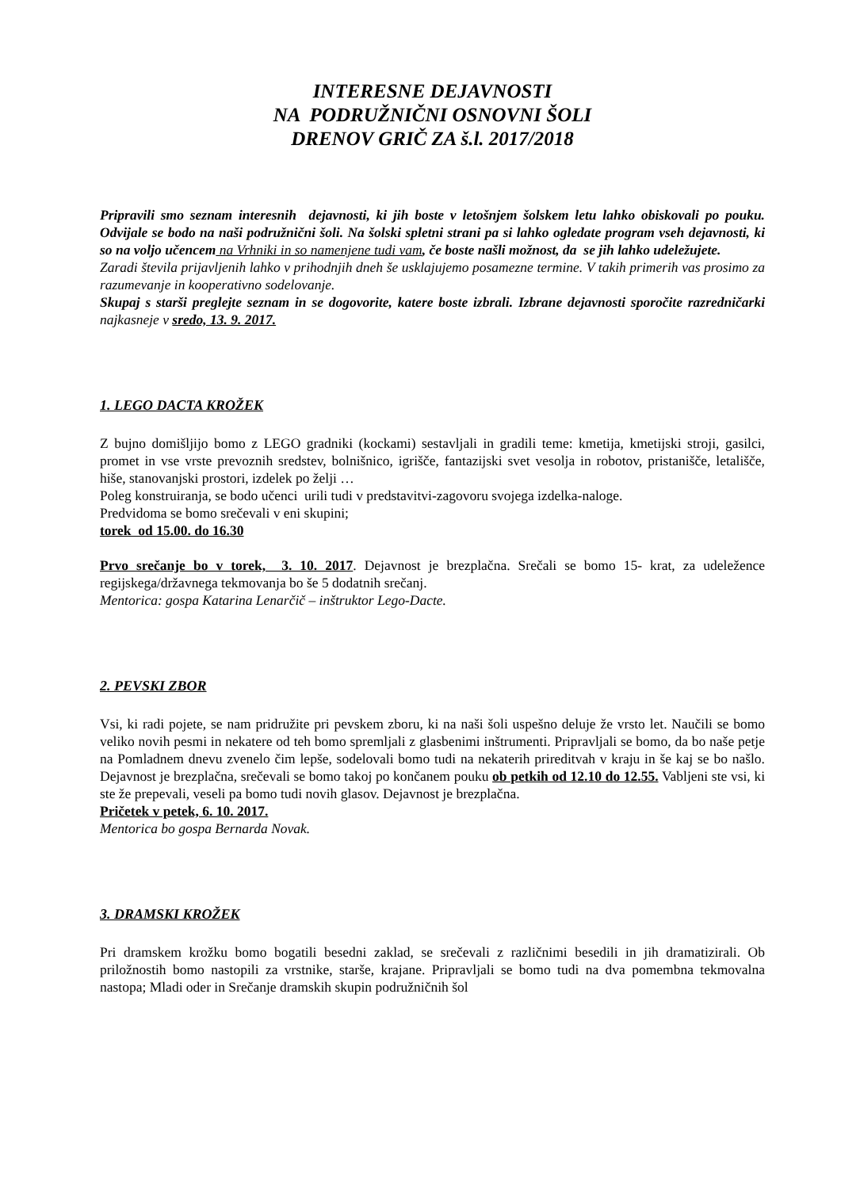INTERESNE DEJAVNOSTI
NA PODRUŽNIČNI OSNOVNI ŠOLI
DRENOV GRIČ ZA š.l. 2017/2018
Pripravili smo seznam interesnih dejavnosti, ki jih boste v letošnjem šolskem letu lahko obiskovali po pouku. Odvijale se bodo na naši podružnični šoli. Na šolski spletni strani pa si lahko ogledate program vseh dejavnosti, ki so na voljo učencem na Vrhniki in so namenjene tudi vam, če boste našli možnost, da se jih lahko udeležujete.
Zaradi števila prijavljenih lahko v prihodnjih dneh še usklajujemo posamezne termine. V takih primerih vas prosimo za razumevanje in kooperativno sodelovanje.
Skupaj s starši preglejte seznam in se dogovorite, katere boste izbrali. Izbrane dejavnosti sporočite razredničarki najkasneje v sredo, 13. 9. 2017.
1. LEGO DACTA KROŽEK
Z bujno domišljijo bomo z LEGO gradniki (kockami) sestavljali in gradili teme: kmetija, kmetijski stroji, gasilci, promet in vse vrste prevoznih sredstev, bolnišnico, igrišče, fantazijski svet vesolja in robotov, pristanišče, letališče, hiše, stanovanjski prostori, izdelek po želji …
Poleg konstruiranja, se bodo učenci urili tudi v predstavitvi-zagovoru svojega izdelka-naloge.
Predvidoma se bomo srečevali v eni skupini;
torek od 15.00. do 16.30
Prvo srečanje bo v torek, 3. 10. 2017. Dejavnost je brezplačna. Srečali se bomo 15- krat, za udeležence regijskega/državnega tekmovanja bo še 5 dodatnih srečanj.
Mentorica: gospa Katarina Lenarčič – inštruktor Lego-Dacte.
2. PEVSKI ZBOR
Vsi, ki radi pojete, se nam pridružite pri pevskem zboru, ki na naši šoli uspešno deluje že vrsto let. Naučili se bomo veliko novih pesmi in nekatere od teh bomo spremljali z glasbenimi inštrumenti. Pripravljali se bomo, da bo naše petje na Pomladnem dnevu zvenelo čim lepše, sodelovali bomo tudi na nekaterih prireditvah v kraju in še kaj se bo našlo. Dejavnost je brezplačna, srečevali se bomo takoj po končanem pouku ob petkih od 12.10 do 12.55. Vabljeni ste vsi, ki ste že prepevali, veseli pa bomo tudi novih glasov. Dejavnost je brezplačna.
Pričetek v petek, 6. 10. 2017.
Mentorica bo gospa Bernarda Novak.
3. DRAMSKI KROŽEK
Pri dramskem krožku bomo bogatili besedni zaklad, se srečevali z različnimi besedili in jih dramatizirali. Ob priložnostih bomo nastopili za vrstnike, starše, krajane. Pripravljali se bomo tudi na dva pomembna tekmovalna nastopa; Mladi oder in Srečanje dramskih skupin podružničnih šol